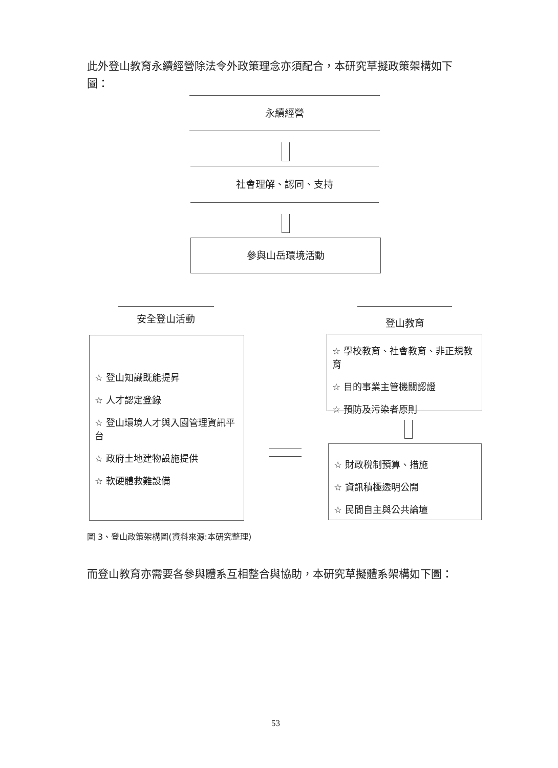此外登山教育永續經營除法令外政策理念亦須配合，本研究草擬政策架構如下圖：
永續經營
社會理解、認同、支持
參與山岳環境活動
安全登山活動 登山教育
☆ 登山知識既能提昇
☆ 人才認定登錄
☆ 登山環境人才與入園管理資訊平台
☆ 政府土地建物設施提供
☆ 軟硬體救難設備
☆ 學校教育、社會教育、非正規教育
☆ 目的事業主管機關認證
☆ 預防及污染者原則
☆ 財政稅制預算、措施
☆ 資訊積極透明公開
☆ 民間自主與公共論壇
圖 3、登山政策架構圖(資料來源:本研究整理)
而登山教育亦需要各參與體系互相整合與協助，本研究草擬體系架構如下圖：
53